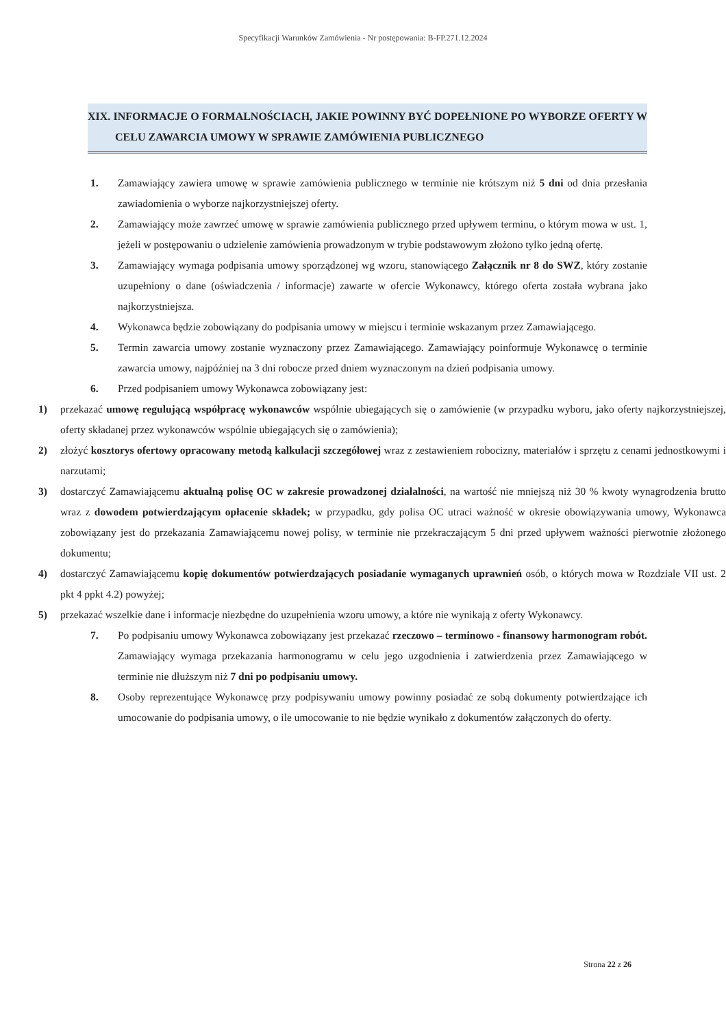Specyfikacji Warunków Zamówienia - Nr postępowania: B-FP.271.12.2024
XIX. INFORMACJE O FORMALNOŚCIACH, JAKIE POWINNY BYĆ DOPEŁNIONE PO WYBORZE OFERTY W CELU ZAWARCIA UMOWY W SPRAWIE ZAMÓWIENIA PUBLICZNEGO
1. Zamawiający zawiera umowę w sprawie zamówienia publicznego w terminie nie krótszym niż 5 dni od dnia przesłania zawiadomienia o wyborze najkorzystniejszej oferty.
2. Zamawiający może zawrzeć umowę w sprawie zamówienia publicznego przed upływem terminu, o którym mowa w ust. 1, jeżeli w postępowaniu o udzielenie zamówienia prowadzonym w trybie podstawowym złożono tylko jedną ofertę.
3. Zamawiający wymaga podpisania umowy sporządzonej wg wzoru, stanowiącego Załącznik nr 8 do SWZ, który zostanie uzupełniony o dane (oświadczenia / informacje) zawarte w ofercie Wykonawcy, którego oferta została wybrana jako najkorzystniejsza.
4. Wykonawca będzie zobowiązany do podpisania umowy w miejscu i terminie wskazanym przez Zamawiającego.
5. Termin zawarcia umowy zostanie wyznaczony przez Zamawiającego. Zamawiający poinformuje Wykonawcę o terminie zawarcia umowy, najpóźniej na 3 dni robocze przed dniem wyznaczonym na dzień podpisania umowy.
6. Przed podpisaniem umowy Wykonawca zobowiązany jest:
1) przekazać umowę regulującą współpracę wykonawców wspólnie ubiegających się o zamówienie (w przypadku wyboru, jako oferty najkorzystniejszej, oferty składanej przez wykonawców wspólnie ubiegających się o zamówienia);
2) złożyć kosztorys ofertowy opracowany metodą kalkulacji szczegółowej wraz z zestawieniem robocizny, materiałów i sprzętu z cenami jednostkowymi i narzutami;
3) dostarczyć Zamawiającemu aktualną polisę OC w zakresie prowadzonej działalności, na wartość nie mniejszą niż 30 % kwoty wynagrodzenia brutto wraz z dowodem potwierdzającym opłacenie składek; w przypadku, gdy polisa OC utraci ważność w okresie obowiązywania umowy, Wykonawca zobowiązany jest do przekazania Zamawiającemu nowej polisy, w terminie nie przekraczającym 5 dni przed upływem ważności pierwotnie złożonego dokumentu;
4) dostarczyć Zamawiającemu kopię dokumentów potwierdzających posiadanie wymaganych uprawnień osób, o których mowa w Rozdziale VII ust. 2 pkt 4 ppkt 4.2) powyżej;
5) przekazać wszelkie dane i informacje niezbędne do uzupełnienia wzoru umowy, a które nie wynikają z oferty Wykonawcy.
7. Po podpisaniu umowy Wykonawca zobowiązany jest przekazać rzeczowo – terminowo - finansowy harmonogram robót. Zamawiający wymaga przekazania harmonogramu w celu jego uzgodnienia i zatwierdzenia przez Zamawiającego w terminie nie dłuższym niż 7 dni po podpisaniu umowy.
8. Osoby reprezentujące Wykonawcę przy podpisywaniu umowy powinny posiadać ze sobą dokumenty potwierdzające ich umocowanie do podpisania umowy, o ile umocowanie to nie będzie wynikało z dokumentów załączonych do oferty.
Strona 22 z 26